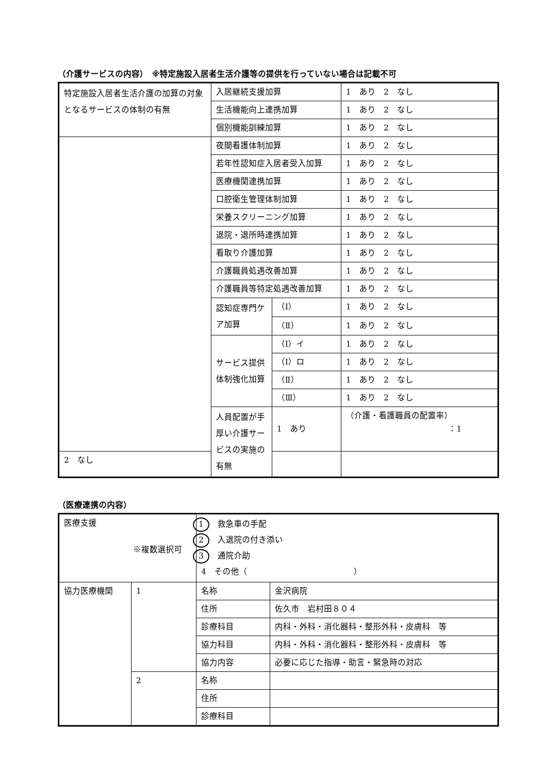（介護サービスの内容）　※特定施設入居者生活介護等の提供を行っていない場合は記載不可
| 特定施設入居者生活介護の加算の対象となるサービスの体制の有無 | 入居継続支援加算 | | 1 あり 2 なし |
| | 生活機能向上連携加算 | | 1 あり 2 なし |
| | 個別機能訓練加算 | | 1 あり 2 なし |
| | 夜間看護体制加算 | | 1 あり 2 なし |
| | 若年性認知症入居者受入加算 | | 1 あり 2 なし |
| | 医療機関連携加算 | | 1 あり 2 なし |
| | 口腔衛生管理体制加算 | | 1 あり 2 なし |
| | 栄養スクリーニング加算 | | 1 あり 2 なし |
| | 退院・退所時連携加算 | | 1 あり 2 なし |
| | 看取り介護加算 | | 1 あり 2 なし |
| | 介護職員処遇改善加算 | | 1 あり 2 なし |
| | 介護職員等特定処遇改善加算 | | 1 あり 2 なし |
| | 認知症専門ケア加算 | （Ⅰ） | 1 あり 2 なし |
| | | （Ⅱ） | 1 あり 2 なし |
| | サービス提供体制強化加算 | （Ⅰ）イ | 1 あり 2 なし |
| | | （Ⅰ）ロ | 1 あり 2 なし |
| | | （Ⅱ） | 1 あり 2 なし |
| | | （Ⅲ） | 1 あり 2 なし |
| | 人員配置が手厚い介護サービスの実施の有無 | 1 あり | （介護・看護職員の配置率） ：1 |
| 2 なし | | | |
（医療連携の内容）
| 医療支援 ※複数選択可 | | 1 救急車の手配 2 入退院の付き添い 3 通院介助 4 その他（ ） | |
| 協力医療機関 | 1 | 名称 | 金沢病院 |
| | | 住所 | 佐久市 岩村田８０４ |
| | | 診療科目 | 内科・外科・消化器科・整形外科・皮膚科 等 |
| | | 協力科目 | 内科・外科・消化器科・整形外科・皮膚科 等 |
| | | 協力内容 | 必要に応じた指導・助言・緊急時の対応 |
| | 2 | 名称 | |
| | | 住所 | |
| | | 診療科目 | |